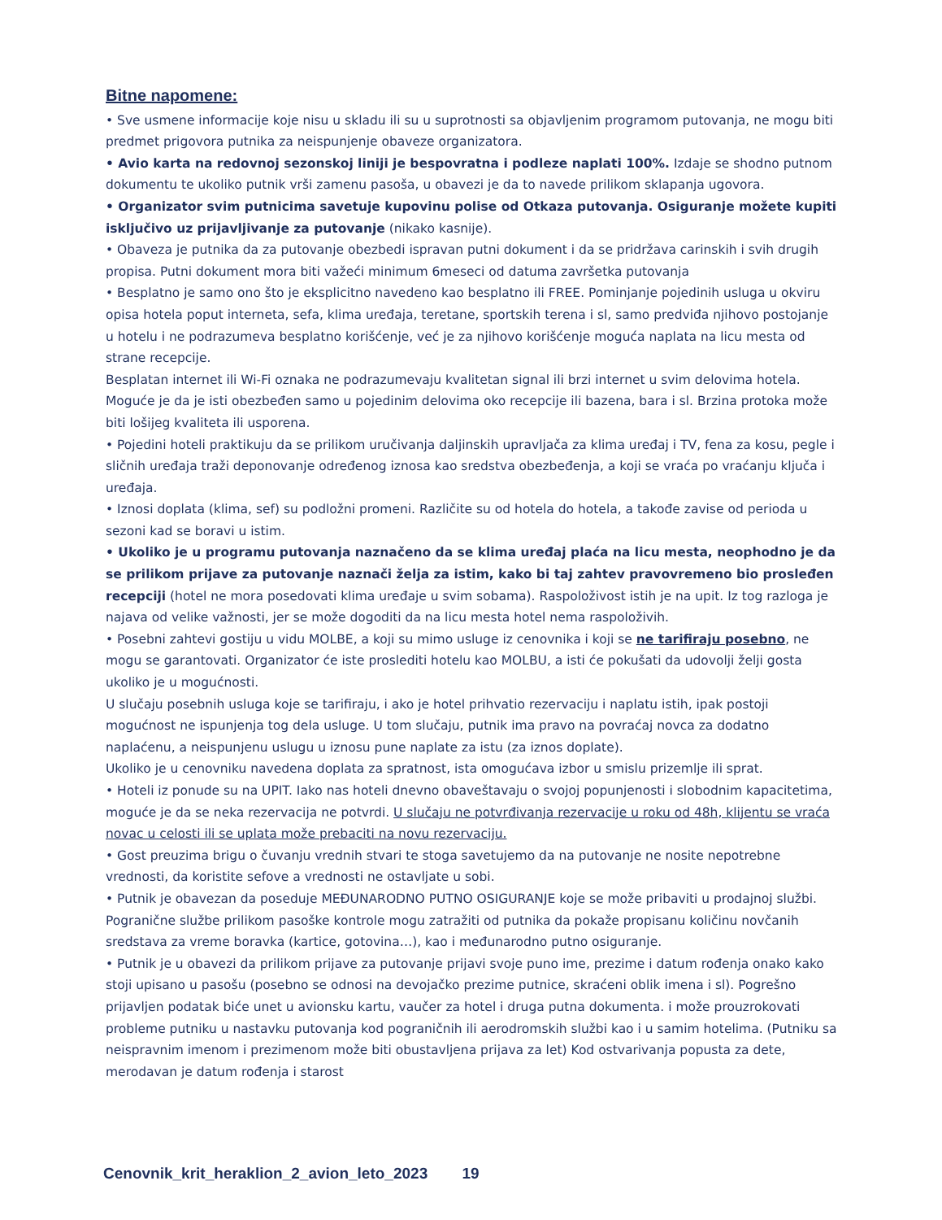Bitne napomene:
• Sve usmene informacije koje nisu u skladu ili su u suprotnosti sa objavljenim programom putovanja, ne mogu biti predmet prigovora putnika za neispunjenje obaveze organizatora.
• Avio karta na redovnoj sezonskoj liniji je bespovratna i podleze naplati 100%. Izdaje se shodno putnom dokumentu te ukoliko putnik vrši zamenu pasoša, u obavezi je da to navede prilikom sklapanja ugovora.
• Organizator svim putnicima savetuje kupovinu polise od Otkaza putovanja. Osiguranje možete kupiti isključivo uz prijavljivanje za putovanje (nikako kasnije).
• Obaveza je putnika da za putovanje obezbedi ispravan putni dokument i da se pridržava carinskih i svih drugih propisa. Putni dokument mora biti važeći minimum 6meseci od datuma završetka putovanja
• Besplatno je samo ono što je eksplicitno navedeno kao besplatno ili FREE. Pominjanje pojedinih usluga u okviru opisa hotela poput interneta, sefa, klima uređaja, teretane, sportskih terena i sl, samo predviđa njihovo postojanje u hotelu i ne podrazumeva besplatno korišćenje, već je za njihovo korišćenje moguća naplata na licu mesta od strane recepcije.
Besplatan internet ili Wi-Fi oznaka ne podrazumevaju kvalitetan signal ili brzi internet u svim delovima hotela. Moguće je da je isti obezbeđen samo u pojedinim delovima oko recepcije ili bazena, bara i sl. Brzina protoka može biti lošijeg kvaliteta ili usporena.
• Pojedini hoteli praktikuju da se prilikom uručivanja daljinskih upravljača za klima uređaj i TV, fena za kosu, pegle i sličnih uređaja traži deponovanje određenog iznosa kao sredstva obezbeđenja, a koji se vraća po vraćanju ključa i uređaja.
• Iznosi doplata (klima, sef) su podložni promeni. Različite su od hotela do hotela, a takođe zavise od perioda u sezoni kad se boravi u istim.
• Ukoliko je u programu putovanja naznačeno da se klima uređaj plaća na licu mesta, neophodno je da se prilikom prijave za putovanje naznači želja za istim, kako bi taj zahtev pravovremeno bio prosleđen recepciji (hotel ne mora posedovati klima uređaje u svim sobama). Raspoloživost istih je na upit. Iz tog razloga je najava od velike važnosti, jer se može dogoditi da na licu mesta hotel nema raspoloživih.
• Posebni zahtevi gostiju u vidu MOLBE, a koji su mimo usluge iz cenovnika i koji se ne tarifiraju posebno, ne mogu se garantovati. Organizator će iste proslediti hotelu kao MOLBU, a isti će pokušati da udovolji želji gosta ukoliko je u mogućnosti.
U slučaju posebnih usluga koje se tarifiraju, i ako je hotel prihvatio rezervaciju i naplatu istih, ipak postoji mogućnost ne ispunjenja tog dela usluge. U tom slučaju, putnik ima pravo na povraćaj novca za dodatno naplaćenu, a neispunjenu uslugu u iznosu pune naplate za istu (za iznos doplate).
Ukoliko je u cenovniku navedena doplata za spratnost, ista omogućava izbor u smislu prizemlje ili sprat.
• Hoteli iz ponude su na UPIT. Iako nas hoteli dnevno obaveštavaju o svojoj popunjenosti i slobodnim kapacitetima, moguće je da se neka rezervacija ne potvrdi. U slučaju ne potvrđivanja rezervacije u roku od 48h, klijentu se vraća novac u celosti ili se uplata može prebaciti na novu rezervaciju.
• Gost preuzima brigu o čuvanju vrednih stvari te stoga savetujemo da na putovanje ne nosite nepotrebne vrednosti, da koristite sefove a vrednosti ne ostavljate u sobi.
• Putnik je obavezan da poseduje MEĐUNARODNO PUTNO OSIGURANJE koje se može pribaviti u prodajnoj službi. Pogranične službe prilikom pasoške kontrole mogu zatražiti od putnika da pokaže propisanu količinu novčanih sredstava za vreme boravka (kartice, gotovina…), kao i međunarodno putno osiguranje.
• Putnik je u obavezi da prilikom prijave za putovanje prijavi svoje puno ime, prezime i datum rođenja onako kako stoji upisano u pasošu (posebno se odnosi na devojačko prezime putnice, skraćeni oblik imena i sl). Pogrešno prijavljen podatak biće unet u avionsku kartu, vaučer za hotel i druga putna dokumenta. i može prouzrokovati probleme putniku u nastavku putovanja kod pograničnih ili aerodromskih službi kao i u samim hotelima. (Putniku sa neispravnim imenom i prezimenom može biti obustavljena prijava za let) Kod ostvarivanja popusta za dete, merodavan je datum rođenja i starost
Cenovnik_krit_heraklion_2_avion_leto_2023 19